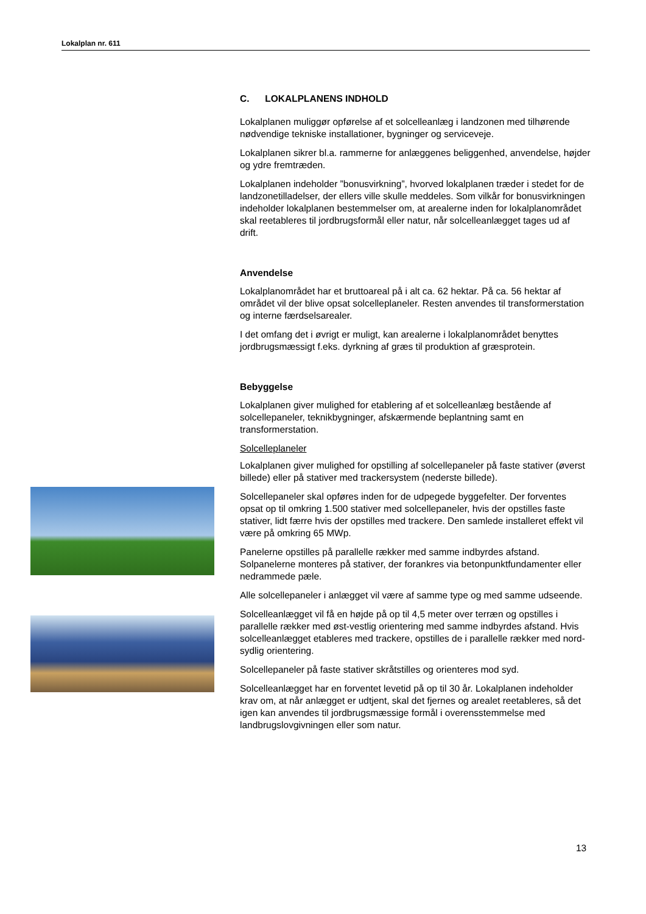Lokalplan nr. 611
C. LOKALPLANENS INDHOLD
Lokalplanen muliggør opførelse af et solcelleanlæg i landzonen med tilhørende nødvendige tekniske installationer, bygninger og serviceveje.
Lokalplanen sikrer bl.a. rammerne for anlæggenes beliggenhed, anvendelse, højder og ydre fremtræden.
Lokalplanen indeholder ”bonusvirkning”, hvorved lokalplanen træder i stedet for de landzonetilladelser, der ellers ville skulle meddeles. Som vilkår for bonusvirkningen indeholder lokalplanen bestemmelser om, at arealerne inden for lokalplanområdet skal reetableres til jordbrugsformål eller natur, når solcelleanlægget tages ud af drift.
Anvendelse
Lokalplanområdet har et bruttoareal på i alt ca. 62 hektar. På ca. 56 hektar af området vil der blive opsat solcelleplaneler. Resten anvendes til transformerstation og interne færdselsarealer.
I det omfang det i øvrigt er muligt, kan arealerne i lokalplanområdet benyttes jordbrugsmæssigt f.eks. dyrkning af græs til produktion af græsprotein.
Bebyggelse
Lokalplanen giver mulighed for etablering af et solcelleanlæg bestående af solcellepaneler, teknikbygninger, afskærmende beplantning samt en transformerstation.
Solcelleplaneler
Lokalplanen giver mulighed for opstilling af solcellepaneler på faste stativer (øverst billede) eller på stativer med trackersystem (nederste billede).
Solcellepaneler skal opføres inden for de udpegede byggefelter. Der forventes opsat op til omkring 1.500 stativer med solcellepaneler, hvis der opstilles faste stativer, lidt færre hvis der opstilles med trackere. Den samlede installeret effekt vil være på omkring 65 MWp.
Panelerne opstilles på parallelle rækker med samme indbyrdes afstand. Solpanelerne monteres på stativer, der forankres via betonpunktfundamenter eller nedrammede pæle.
Alle solcellepaneler i anlægget vil være af samme type og med samme udseende.
Solcelleanlægget vil få en højde på op til 4,5 meter over terræn og opstilles i parallelle rækker med øst-vestlig orientering med samme indbyrdes afstand. Hvis solcelleanlægget etableres med trackere, opstilles de i parallelle rækker med nord-sydlig orientering.
Solcellepaneler på faste stativer skråtstilles og orienteres mod syd.
Solcelleanlægget har en forventet levetid på op til 30 år. Lokalplanen indeholder krav om, at når anlægget er udtjent, skal det fjernes og arealet reetableres, så det igen kan anvendes til jordbrugsmæssige formål i overensstemmelse med landbrugslovgivningen eller som natur.
13